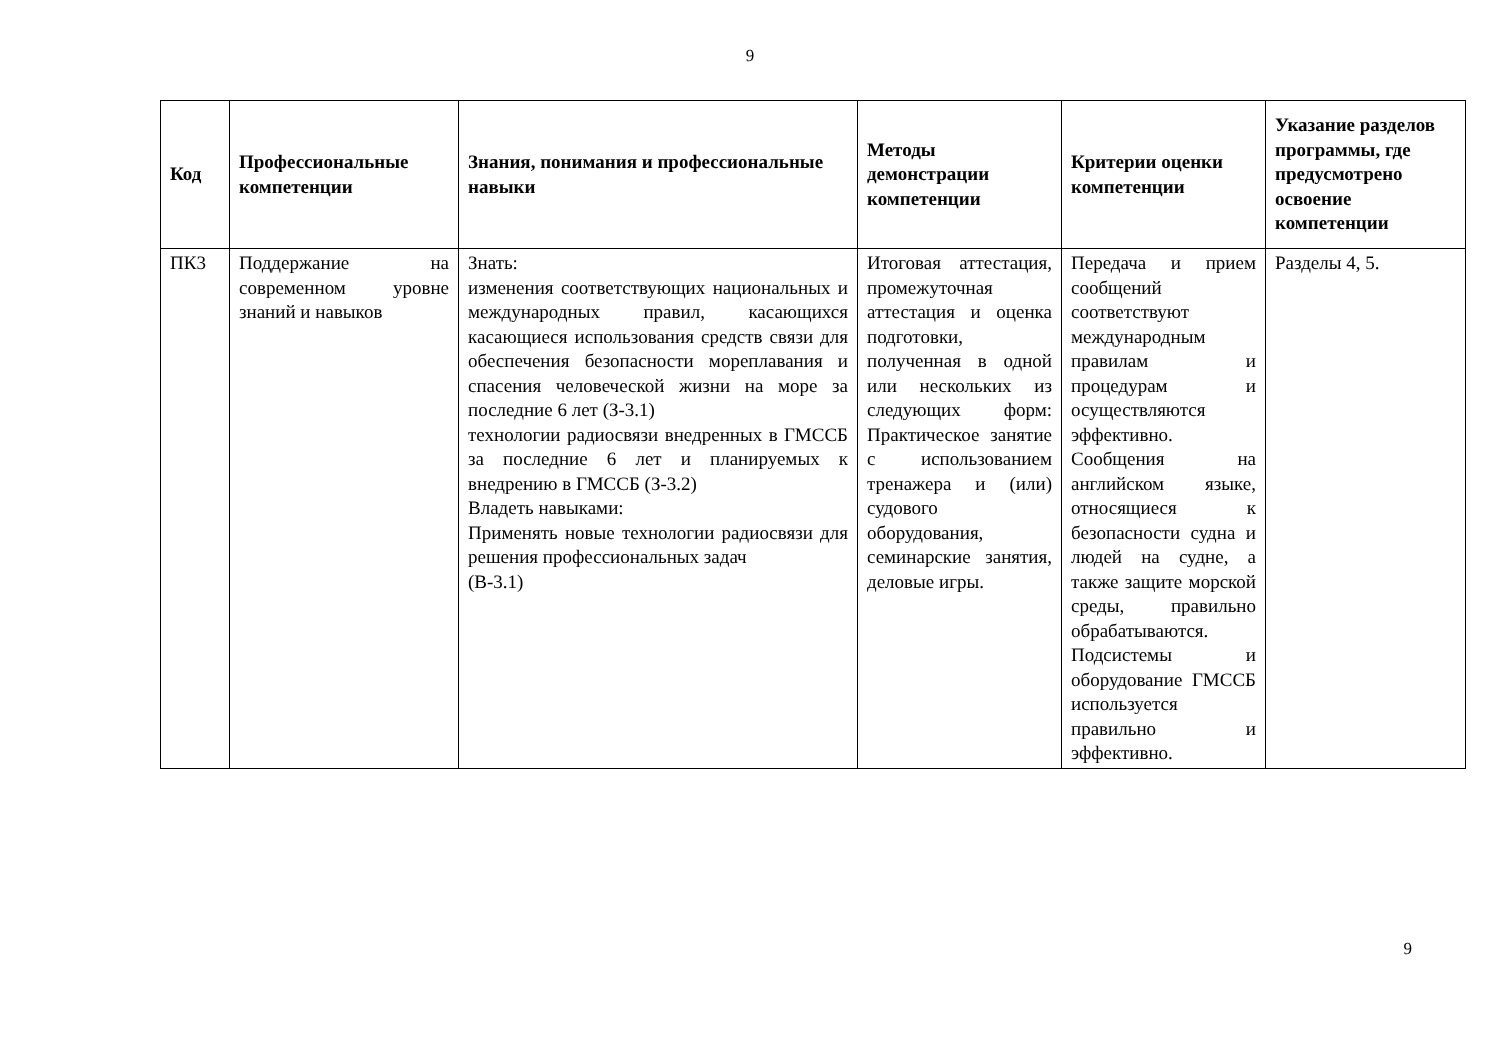9
| Код | Профессиональные компетенции | Знания, понимания и профессиональные навыки | Методы демонстрации компетенции | Критерии оценки компетенции | Указание разделов программы, где предусмотрено освоение компетенции |
| --- | --- | --- | --- | --- | --- |
| ПК3 | Поддержание на современном уровне знаний и навыков | Знать: изменения соответствующих национальных и международных правил, касающихся касающиеся использования средств связи для обеспечения безопасности мореплавания и спасения человеческой жизни на море за последние 6 лет (З-3.1) технологии радиосвязи внедренных в ГМССБ за последние 6 лет и планируемых к внедрению в ГМССБ (З-3.2) Владеть навыками: Применять новые технологии радиосвязи для решения профессиональных задач (В-3.1) | Итоговая аттестация, промежуточная аттестация и оценка подготовки, полученная в одной или нескольких из следующих форм: Практическое занятие с использованием тренажера и (или) судового оборудования, семинарские занятия, деловые игры. | Передача и прием сообщений соответствуют международным правилам и процедурам и осуществляются эффективно. Сообщения на английском языке, относящиеся к безопасности судна и людей на судне, а также защите морской среды, правильно обрабатываются. Подсистемы и оборудование ГМССБ используется правильно и эффективно. | Разделы 4, 5. |
9